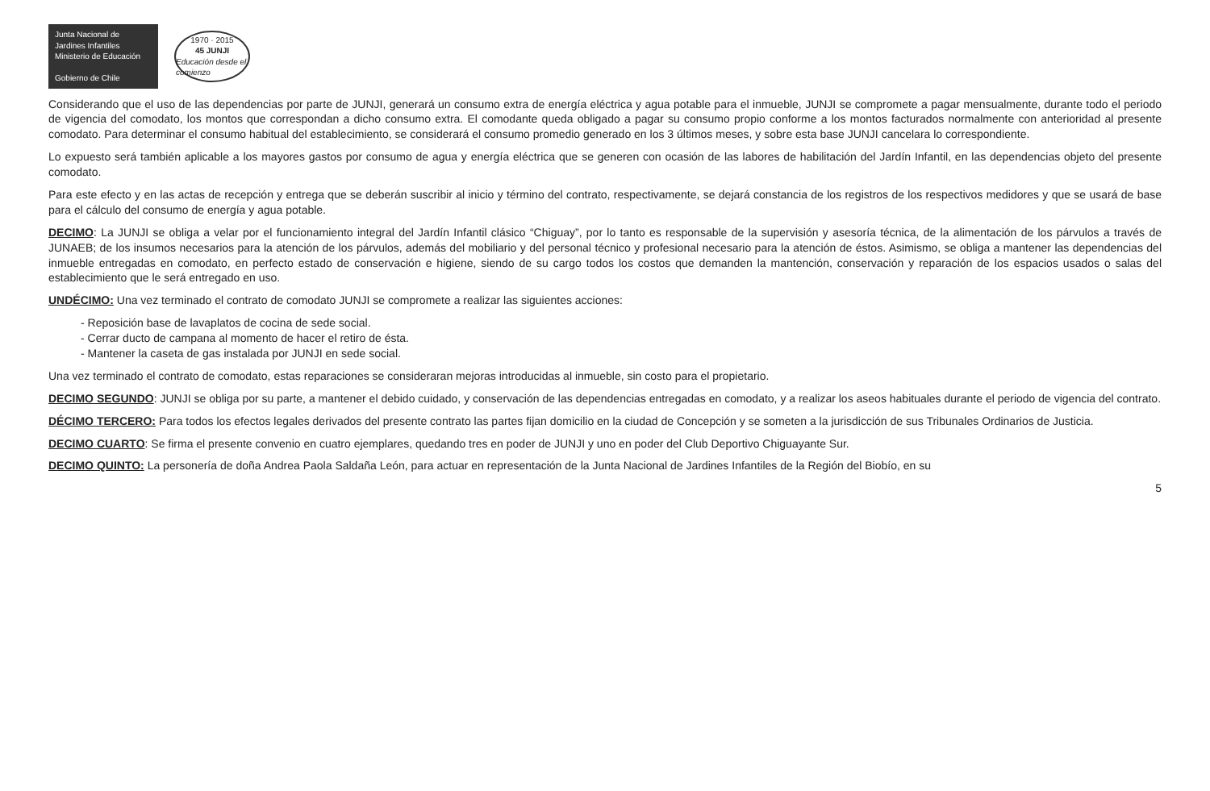Junta Nacional de Jardines Infantiles
Ministerio de Educación
Gobierno de Chile
1970 · 2015
45 JUNJI
Educación desde el comienzo
Considerando que el uso de las dependencias por parte de JUNJI, generará un consumo extra de energía eléctrica y agua potable para el inmueble, JUNJI se compromete a pagar mensualmente, durante todo el periodo de vigencia del comodato, los montos que correspondan a dicho consumo extra. El comodante queda obligado a pagar su consumo propio conforme a los montos facturados normalmente con anterioridad al presente comodato. Para determinar el consumo habitual del establecimiento, se considerará el consumo promedio generado en los 3 últimos meses, y sobre esta base JUNJI cancelara lo correspondiente.
Lo expuesto será también aplicable a los mayores gastos por consumo de agua y energía eléctrica que se generen con ocasión de las labores de habilitación del Jardín Infantil, en las dependencias objeto del presente comodato.
Para este efecto y en las actas de recepción y entrega que se deberán suscribir al inicio y término del contrato, respectivamente, se dejará constancia de los registros de los respectivos medidores y que se usará de base para el cálculo del consumo de energía y agua potable.
DECIMO: La JUNJI se obliga a velar por el funcionamiento integral del Jardín Infantil clásico “Chiguay”, por lo tanto es responsable de la supervisión y asesoría técnica, de la alimentación de los párvulos a través de JUNAEB; de los insumos necesarios para la atención de los párvulos, además del mobiliario y del personal técnico y profesional necesario para la atención de éstos. Asimismo, se obliga a mantener las dependencias del inmueble entregadas en comodato, en perfecto estado de conservación e higiene, siendo de su cargo todos los costos que demanden la mantención, conservación y reparación de los espacios usados o salas del establecimiento que le será entregado en uso.
UNDÉCIMO: Una vez terminado el contrato de comodato JUNJI se compromete a realizar las siguientes acciones:
- Reposición base de lavaplatos de cocina de sede social.
- Cerrar ducto de campana al momento de hacer el retiro de ésta.
- Mantener la caseta de gas instalada por JUNJI en sede social.
Una vez terminado el contrato de comodato, estas reparaciones se consideraran mejoras introducidas al inmueble, sin costo para el propietario.
DECIMO SEGUNDO: JUNJI se obliga por su parte, a mantener el debido cuidado, y conservación de las dependencias entregadas en comodato, y a realizar los aseos habituales durante el periodo de vigencia del contrato.
DÉCIMO TERCERO: Para todos los efectos legales derivados del presente contrato las partes fijan domicilio en la ciudad de Concepción y se someten a la jurisdicción de sus Tribunales Ordinarios de Justicia.
DECIMO CUARTO: Se firma el presente convenio en cuatro ejemplares, quedando tres en poder de JUNJI y uno en poder del Club Deportivo Chiguayante Sur.
DECIMO QUINTO: La personería de doña Andrea Paola Saldaña León, para actuar en representación de la Junta Nacional de Jardines Infantiles de la Región del Biobío, en su
5